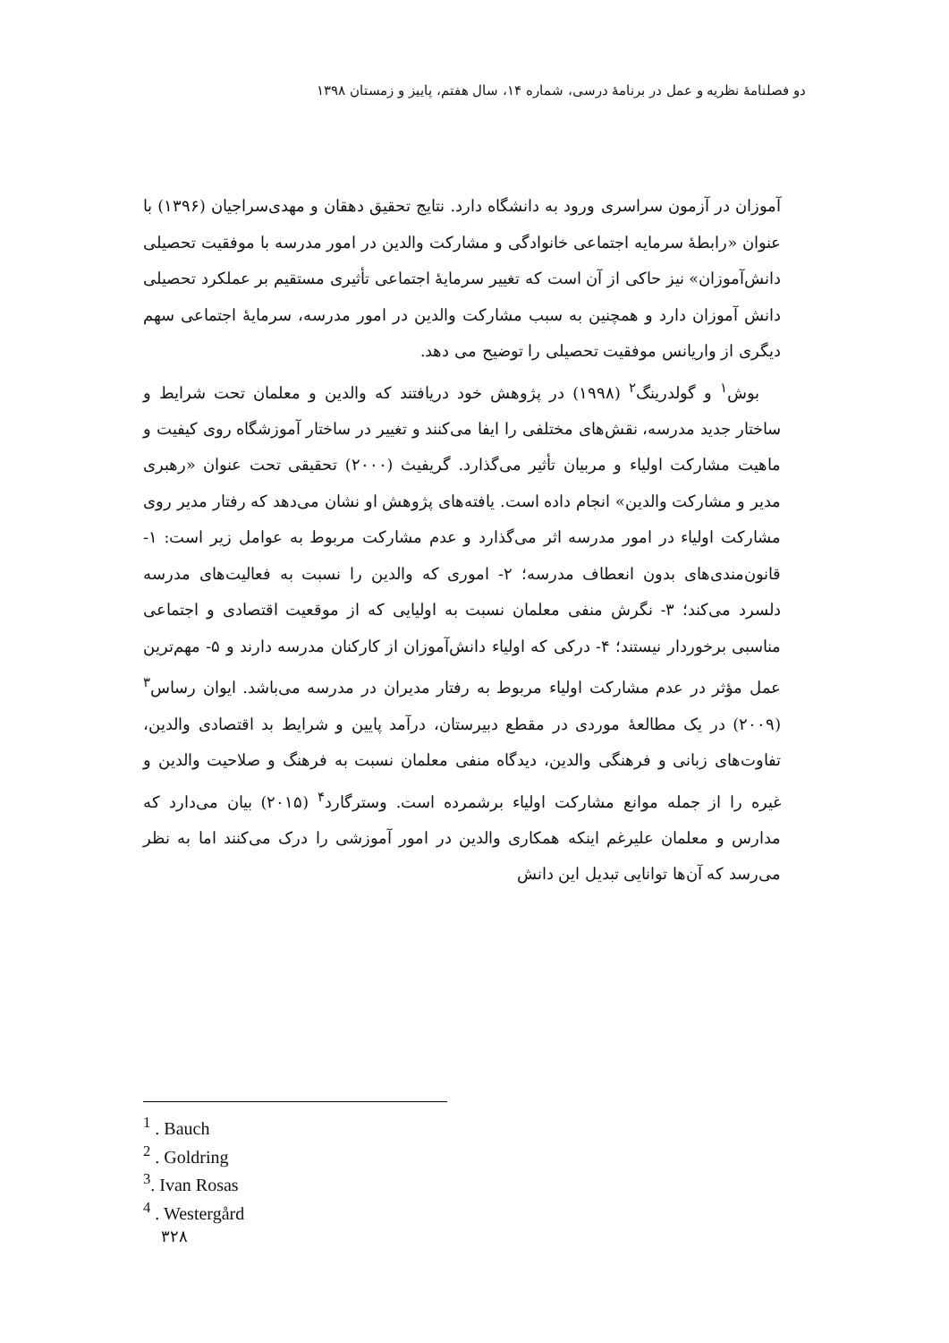دو فصلنامهٔ نظریه و عمل در برنامهٔ درسی، شماره ۱۴، سال هفتم، پاییز و زمستان ۱۳۹۸
آموزان در آزمون سراسری ورود به دانشگاه دارد. نتایج تحقیق دهقان و مهدی‌سراجیان (۱۳۹۶) با عنوان «رابطهٔ سرمایه اجتماعی خانوادگی و مشارکت والدین در امور مدرسه با موفقیت تحصیلی دانش‌آموزان» نیز حاکی از آن است که تغییر سرمایهٔ اجتماعی تأثیری مستقیم بر عملکرد تحصیلی دانش آموزان دارد و همچنین به سبب مشارکت والدین در امور مدرسه، سرمایهٔ اجتماعی سهم دیگری از واریانس موفقیت تحصیلی را توضیح می دهد.
بوش<sup>۱</sup> و گولدرینگ<sup>۲</sup> (۱۹۹۸) در پژوهش خود دریافتند که والدین و معلمان تحت شرایط و ساختار جدید مدرسه، نقش‌های مختلفی را ایفا می‌کنند و تغییر در ساختار آموزشگاه روی کیفیت و ماهیت مشارکت اولیاء و مربیان تأثیر می‌گذارد. گریفیث (۲۰۰۰) تحقیقی تحت عنوان «رهبری مدیر و مشارکت والدین» انجام داده است. یافته‌های پژوهش او نشان می‌دهد که رفتار مدیر روی مشارکت اولیاء در امور مدرسه اثر می‌گذارد و عدم مشارکت مربوط به عوامل زیر است: ۱- قانون‌مندی‌های بدون انعطاف مدرسه؛ ۲- اموری که والدین را نسبت به فعالیت‌های مدرسه دلسرد می‌کند؛ ۳- نگرش منفی معلمان نسبت به اولیایی که از موقعیت اقتصادی و اجتماعی مناسبی برخوردار نیستند؛ ۴- درکی که اولیاء دانش‌آموزان از کارکنان مدرسه دارند و ۵- مهم‌ترین عمل مؤثر در عدم مشارکت اولیاء مربوط به رفتار مدیران در مدرسه می‌باشد. ایوان رساس<sup>۳</sup> (۲۰۰۹) در یک مطالعهٔ موردی در مقطع دبیرستان، درآمد پایین و شرایط بد اقتصادی والدین، تفاوت‌های زبانی و فرهنگی والدین، دیدگاه منفی معلمان نسبت به فرهنگ و صلاحیت والدین و غیره را از جمله موانع مشارکت اولیاء برشمرده است. وسترگارد<sup>۴</sup> (۲۰۱۵) بیان می‌دارد که مدارس و معلمان علیرغم اینکه همکاری والدین در امور آموزشی را درک می‌کنند اما به نظر می‌رسد که آن‌ها توانایی تبدیل این دانش
<sup>1</sup> . Bauch
<sup>2</sup> . Goldring
<sup>3</sup>. Ivan Rosas
<sup>4</sup> . Westergård
۳۲۸